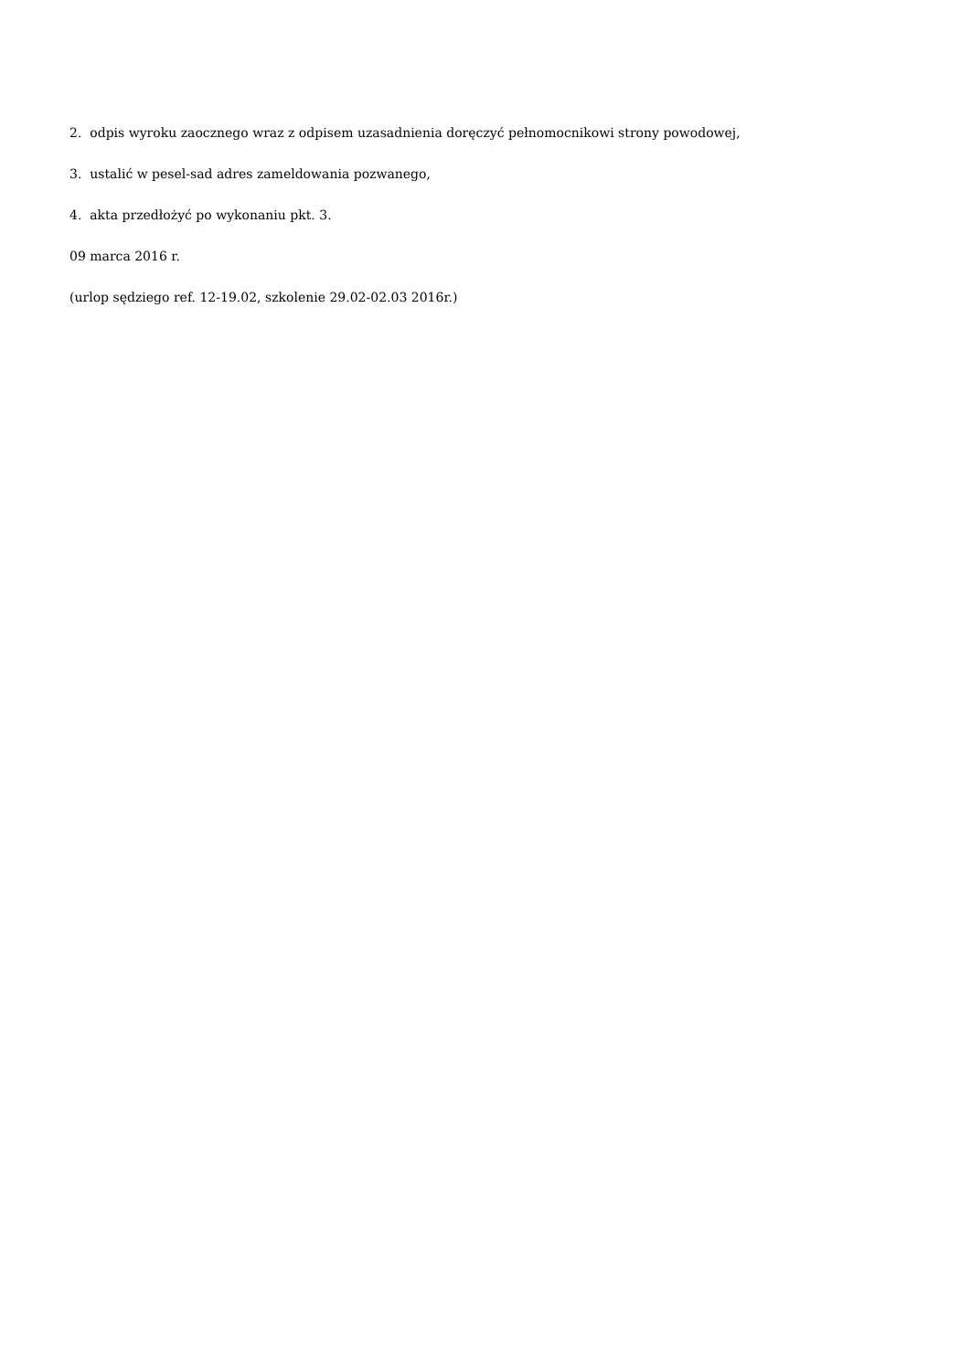2. odpis wyroku zaocznego wraz z odpisem uzasadnienia doręczyć pełnomocnikowi strony powodowej,
3. ustalić w pesel-sad adres zameldowania pozwanego,
4. akta przedłożyć po wykonaniu pkt. 3.
09 marca 2016 r.
(urlop sędziego ref. 12-19.02, szkolenie 29.02-02.03 2016r.)